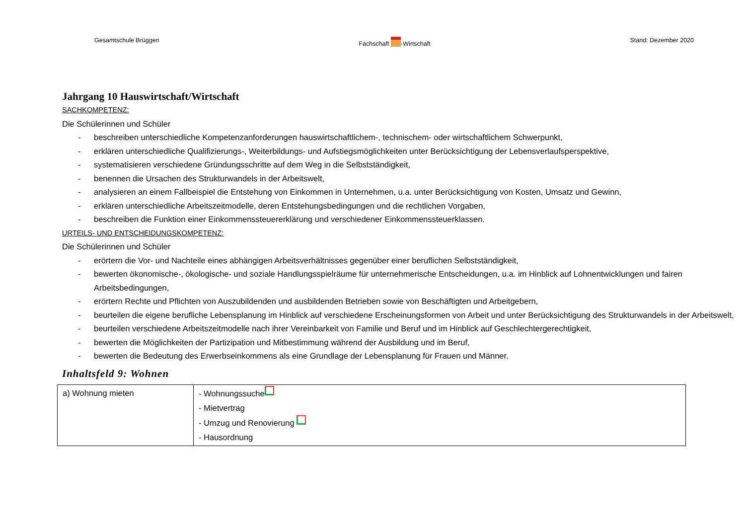Gesamtschule Brüggen Fachschaft -Wirtschaft Stand: Dezember 2020
Jahrgang 10 Hauswirtschaft/Wirtschaft
SACHKOMPETENZ:
Die Schülerinnen und Schüler
- beschreiben unterschiedliche Kompetenzanforderungen hauswirtschaftlichem-, technischem- oder wirtschaftlichem Schwerpunkt,
- erklären unterschiedliche Qualifizierungs-, Weiterbildungs- und Aufstiegsmöglichkeiten unter Berücksichtigung der Lebensverlaufsperspektive,
- systematisieren verschiedene Gründungsschritte auf dem Weg in die Selbstständigkeit,
- benennen die Ursachen des Strukturwandels in der Arbeitswelt,
- analysieren an einem Fallbeispiel die Entstehung von Einkommen in Unternehmen, u.a. unter Berücksichtigung von Kosten, Umsatz und Gewinn,
- erklären unterschiedliche Arbeitszeitmodelle, deren Entstehungsbedingungen und die rechtlichen Vorgaben,
- beschreiben die Funktion einer Einkommenssteuererklärung und verschiedener Einkommenssteuerklassen.
URTEILS- UND ENTSCHEIDUNGSKOMPETENZ:
Die Schülerinnen und Schüler
- erörtern die Vor- und Nachteile eines abhängigen Arbeitsverhältnisses gegenüber einer beruflichen Selbstständigkeit,
- bewerten ökonomische-, ökologische- und soziale Handlungsspielräume für unternehmerische Entscheidungen, u.a. im Hinblick auf Lohnentwicklungen und fairen Arbeitsbedingungen,
- erörtern Rechte und Pflichten von Auszubildenden und ausbildenden Betrieben sowie von Beschäftigten und Arbeitgebern,
- beurteilen die eigene berufliche Lebensplanung im Hinblick auf verschiedene Erscheinungsformen von Arbeit und unter Berücksichtigung des Strukturwandels in der Arbeitswelt,
- beurteilen verschiedene Arbeitszeitmodelle nach ihrer Vereinbarkeit von Familie und Beruf und im Hinblick auf Geschlechtergerechtigkeit,
- bewerten die Möglichkeiten der Partizipation und Mitbestimmung während der Ausbildung und im Beruf,
- bewerten die Bedeutung des Erwerbseinkommens als eine Grundlage der Lebensplanung für Frauen und Männer.
Inhaltsfeld 9: Wohnen
| a) Wohnung mieten | - Wohnungssuche - Mietvertrag - Umzug und Renovierung - Hausordnung |